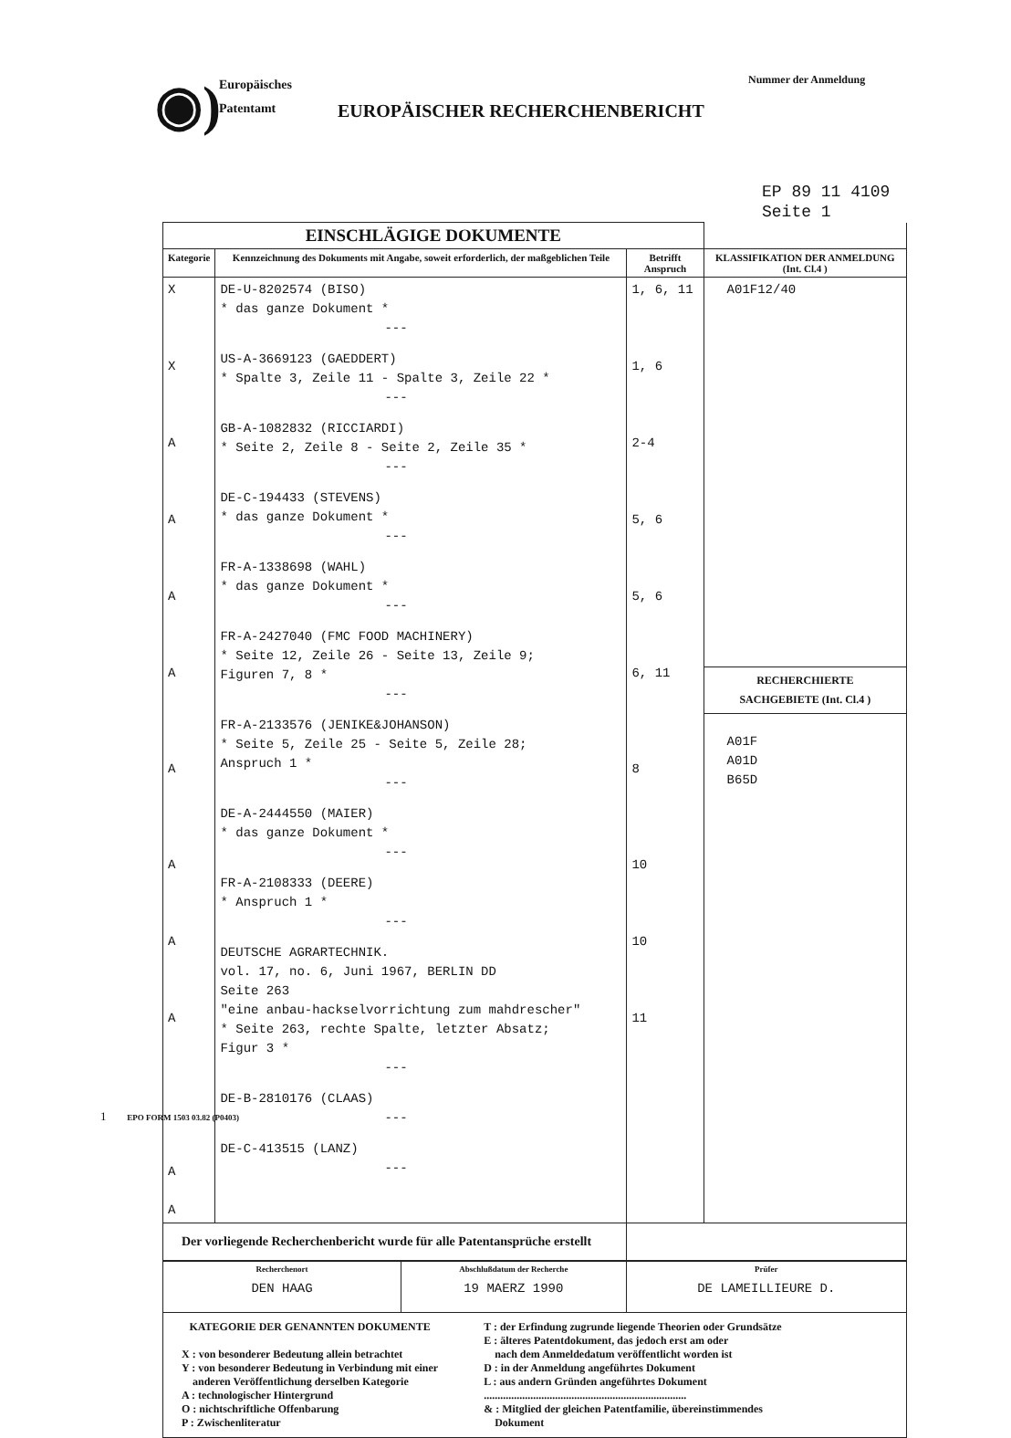◉)
Europäisches
Patentamt
EUROPÄISCHER RECHERCHENBERICHT
Nummer der Anmeldung
EP 89 11 4109
Seite 1
| EINSCHLÄGIGE DOKUMENTE | | | |
| Kategorie | Kennzeichnung des Dokuments mit Angabe, soweit erforderlich, der maßgeblichen Teile | Betrifft Anspruch | KLASSIFIKATION DER ANMELDUNG (Int. Cl.4 ) |
| X X A A A A A A A A A A | DE-U-8202574 (BISO) * das ganze Dokument * --- US-A-3669123 (GAEDDERT) * Spalte 3, Zeile 11 - Spalte 3, Zeile 22 * --- GB-A-1082832 (RICCIARDI) * Seite 2, Zeile 8 - Seite 2, Zeile 35 * --- DE-C-194433 (STEVENS) * das ganze Dokument * --- FR-A-1338698 (WAHL) * das ganze Dokument * --- FR-A-2427040 (FMC FOOD MACHINERY) * Seite 12, Zeile 26 - Seite 13, Zeile 9; Figuren 7, 8 * --- FR-A-2133576 (JENIKE&JOHANSON) * Seite 5, Zeile 25 - Seite 5, Zeile 28; Anspruch 1 * --- DE-A-2444550 (MAIER) * das ganze Dokument * --- FR-A-2108333 (DEERE) * Anspruch 1 * --- DEUTSCHE AGRARTECHNIK. vol. 17, no. 6, Juni 1967, BERLIN DD Seite 263 "eine anbau-hackselvorrichtung zum mahdrescher" * Seite 263, rechte Spalte, letzter Absatz; Figur 3 * --- DE-B-2810176 (CLAAS) --- DE-C-413515 (LANZ) --- | 1, 6, 11 1, 6 2-4 5, 6 5, 6 6, 11 8 10 10 11 | A01F12/40 RECHERCHIERTE SACHGEBIETE (Int. Cl.4 ) A01F A01D B65D |
| Der vorliegende Recherchenbericht wurde für alle Patentansprüche erstellt | | | |
| Recherchenort DEN HAAG | Abschlußdatum der Recherche 19 MAERZ 1990 | Prüfer DE LAMEILLIEURE D. |
| KATEGORIE DER GENANNTEN DOKUMENTE X : von besonderer Bedeutung allein betrachtet Y : von besonderer Bedeutung in Verbindung mit einer anderen Veröffentlichung derselben Kategorie A : technologischer Hintergrund O : nichtschriftliche Offenbarung P : Zwischenliteratur T : der Erfindung zugrunde liegende Theorien oder Grundsätze E : älteres Patentdokument, das jedoch erst am oder nach dem Anmeldedatum veröffentlicht worden ist D : in der Anmeldung angeführtes Dokument L : aus andern Gründen angeführtes Dokument .......................................................................... & : Mitglied der gleichen Patentfamilie, übereinstimmendes Dokument | | |
1 EPO FORM 1503 03.82 (P0403)